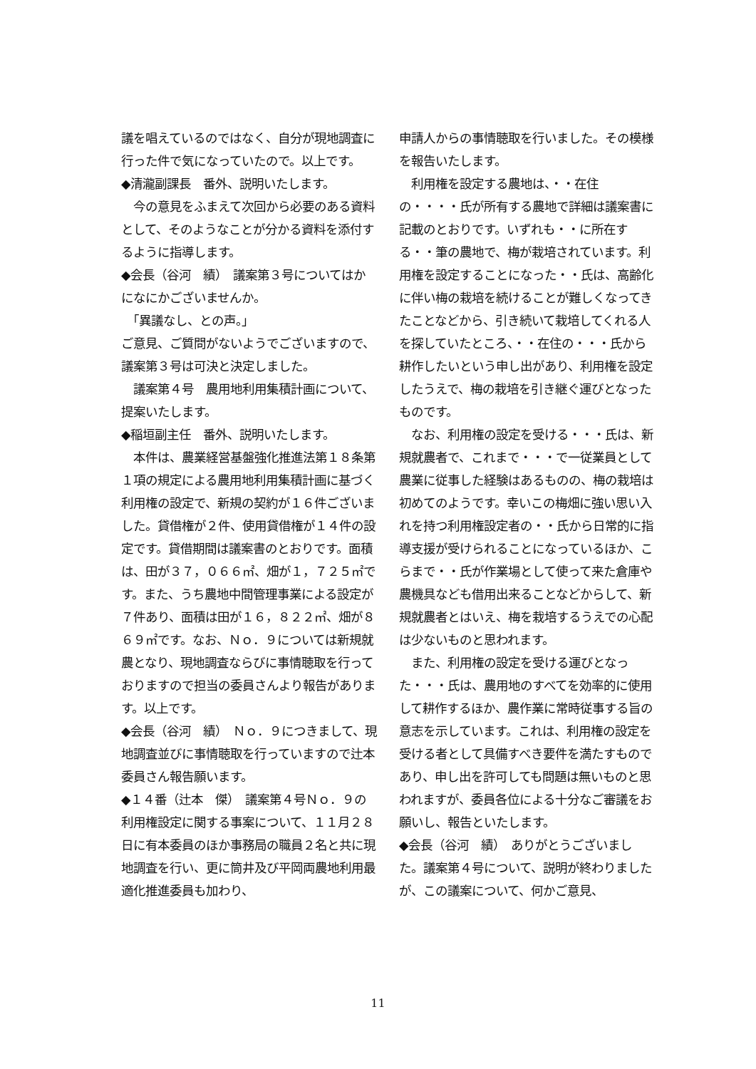議を唱えているのではなく、自分が現地調査に行った件で気になっていたので。以上です。
◆清瀧副課長　番外、説明いたします。
　今の意見をふまえて次回から必要のある資料として、そのようなことが分かる資料を添付するように指導します。
◆会長（谷河　績）　議案第３号についてはかになにかございませんか。
　「異議なし、との声。」
ご意見、ご質問がないようでございますので、議案第３号は可決と決定しました。
　議案第４号　農用地利用集積計画について、提案いたします。
◆稲垣副主任　番外、説明いたします。
　本件は、農業経営基盤強化推進法第１８条第１項の規定による農用地利用集積計画に基づく利用権の設定で、新規の契約が１６件ございました。貸借権が２件、使用貸借権が１４件の設定です。貸借期間は議案書のとおりです。面積は、田が３７，０６６㎡、畑が１，７２５㎡です。また、うち農地中間管理事業による設定が７件あり、面積は田が１６，８２２㎡、畑が８６９㎡です。なお、Ｎｏ．９については新規就農となり、現地調査ならびに事情聴取を行っておりますので担当の委員さんより報告があります。以上です。
◆会長（谷河　績）　Ｎｏ．９につきまして、現地調査並びに事情聴取を行っていますので辻本委員さん報告願います。
◆１４番（辻本　傑）　議案第４号Ｎｏ．９の利用権設定に関する事案について、１１月２８日に有本委員のほか事務局の職員２名と共に現地調査を行い、更に筒井及び平岡両農地利用最適化推進委員も加わり、
申請人からの事情聴取を行いました。その模様を報告いたします。
　利用権を設定する農地は、・・在住の・・・・氏が所有する農地で詳細は議案書に記載のとおりです。いずれも・・に所在する・・筆の農地で、梅が栽培されています。利用権を設定することになった・・氏は、高齢化に伴い梅の栽培を続けることが難しくなってきたことなどから、引き続いて栽培してくれる人を探していたところ、・・在住の・・・氏から耕作したいという申し出があり、利用権を設定したうえで、梅の栽培を引き継ぐ運びとなったものです。
　なお、利用権の設定を受ける・・・氏は、新規就農者で、これまで・・・で一従業員として農業に従事した経験はあるものの、梅の栽培は初めてのようです。幸いこの梅畑に強い思い入れを持つ利用権設定者の・・氏から日常的に指導支援が受けられることになっているほか、こらまで・・氏が作業場として使って来た倉庫や農機具なども借用出来ることなどからして、新規就農者とはいえ、梅を栽培するうえでの心配は少ないものと思われます。
　また、利用権の設定を受ける運びとなった・・・氏は、農用地のすべてを効率的に使用して耕作するほか、農作業に常時従事する旨の意志を示しています。これは、利用権の設定を受ける者として具備すべき要件を満たすものであり、申し出を許可しても問題は無いものと思われますが、委員各位による十分なご審議をお願いし、報告といたします。
◆会長（谷河　績）　ありがとうございました。議案第４号について、説明が終わりましたが、この議案について、何かご意見、
11